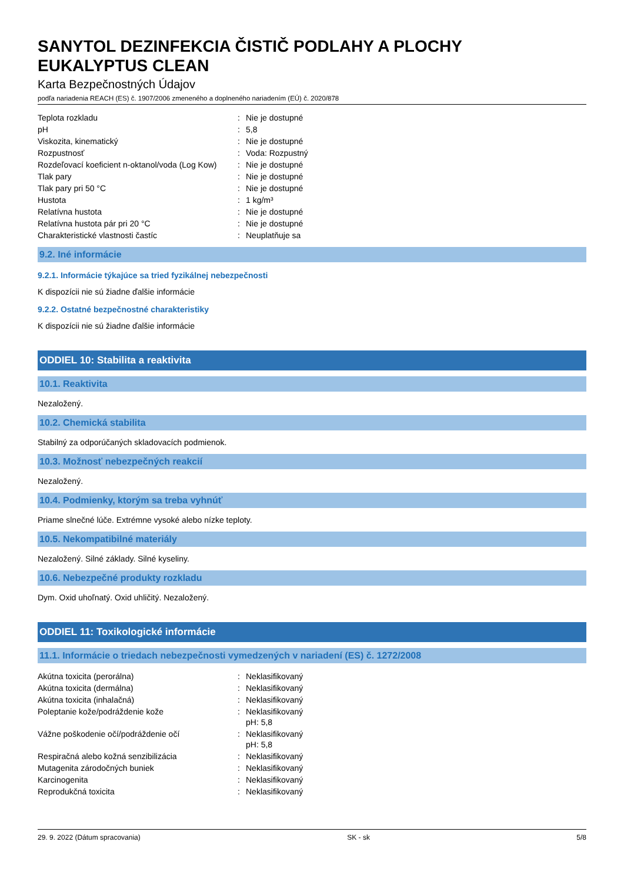SANYTOL DEZINFEKCIA ČISTIČ PODLAHY A PLOCHY
EUKALYPTUS CLEAN
Karta Bezpečnostných Údajov
podľa nariadenia REACH (ES) č. 1907/2006 zmeneného a doplneného nariadením (EÚ) č. 2020/878
| Teplota rozkladu | : | Nie je dostupné |
| pH | : | 5,8 |
| Viskozita, kinematický | : | Nie je dostupné |
| Rozpustnosť | : | Voda: Rozpustný |
| Rozdeľovací koeficient n-oktanol/voda (Log Kow) | : | Nie je dostupné |
| Tlak pary | : | Nie je dostupné |
| Tlak pary pri 50 °C | : | Nie je dostupné |
| Hustota | : | 1 kg/m³ |
| Relatívna hustota | : | Nie je dostupné |
| Relatívna hustota pár pri 20 °C | : | Nie je dostupné |
| Charakteristické vlastnosti častíc | : | Neuplatňuje sa |
9.2. Iné informácie
9.2.1. Informácie týkajúce sa tried fyzikálnej nebezpečnosti
K dispozícii nie sú žiadne ďalšie informácie
9.2.2. Ostatné bezpečnostné charakteristiky
K dispozícii nie sú žiadne ďalšie informácie
ODDIEL 10: Stabilita a reaktivita
10.1. Reaktivita
Nezaložený.
10.2. Chemická stabilita
Stabilný za odporúčaných skladovacích podmienok.
10.3. Možnosť nebezpečných reakcií
Nezaložený.
10.4. Podmienky, ktorým sa treba vyhnúť
Priame slnečné lúče. Extrémne vysoké alebo nízke teploty.
10.5. Nekompatibilné materiály
Nezaložený. Silné základy. Silné kyseliny.
10.6. Nebezpečné produkty rozkladu
Dym. Oxid uhoľnatý. Oxid uhličitý. Nezaložený.
ODDIEL 11: Toxikologické informácie
11.1. Informácie o triedach nebezpečnosti vymedzených v nariadení (ES) č. 1272/2008
| Akútna toxicita (perorálna) | : | Neklasifikovaný |
| Akútna toxicita (dermálna) | : | Neklasifikovaný |
| Akútna toxicita (inhalačná) | : | Neklasifikovaný |
| Poleptanie kože/podráždenie kože | : | Neklasifikovaný pH: 5,8 |
| Vážne poškodenie očí/podráždenie očí | : | Neklasifikovaný pH: 5,8 |
| Respiračná alebo kožná senzibilizácia | : | Neklasifikovaný |
| Mutagenita zárodočných buniek | : | Neklasifikovaný |
| Karcinogenita | : | Neklasifikovaný |
| Reprodukčná toxicita | : | Neklasifikovaný |
29. 9. 2022 (Dátum spracovania) SK - sk 5/8